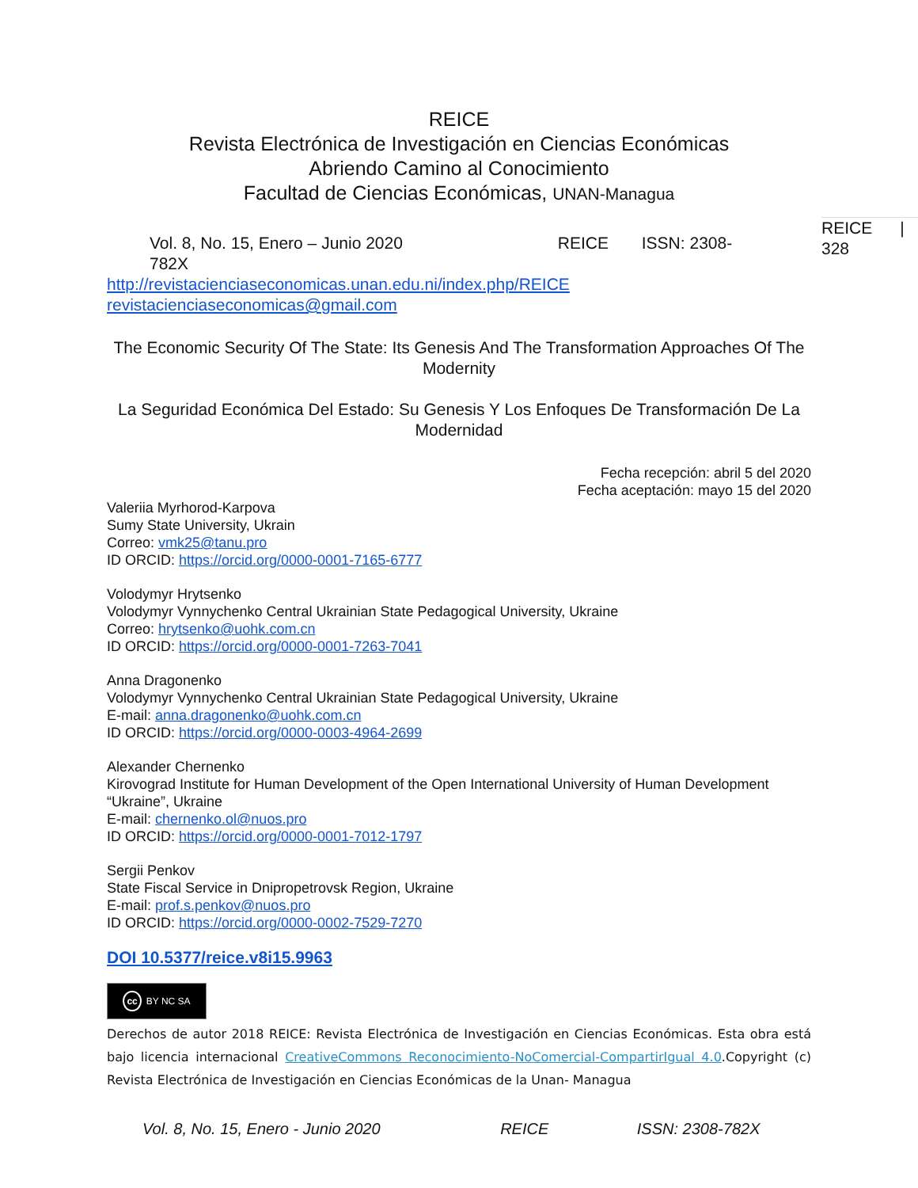REICE |
328
REICE
Revista Electrónica de Investigación en Ciencias Económicas
Abriendo Camino al Conocimiento
Facultad de Ciencias Económicas, UNAN-Managua
Vol. 8, No. 15, Enero – Junio 2020 REICE ISSN: 2308-782X
http://revistacienciaseconomicas.unan.edu.ni/index.php/REICE
revistacienciaseconomicas@gmail.com
The Economic Security Of The State: Its Genesis And The Transformation Approaches Of The Modernity
La Seguridad Económica Del Estado: Su Genesis Y Los Enfoques De Transformación De La Modernidad
Fecha recepción: abril 5 del 2020
Fecha aceptación: mayo 15 del 2020
Valeriia Myrhorod-Karpova
Sumy State University, Ukrain
Correo: vmk25@tanu.pro
ID ORCID: https://orcid.org/0000-0001-7165-6777
Volodymyr Hrytsenko
Volodymyr Vynnychenko Central Ukrainian State Pedagogical University, Ukraine
Correo: hrytsenko@uohk.com.cn
ID ORCID: https://orcid.org/0000-0001-7263-7041
Anna Dragonenko
Volodymyr Vynnychenko Central Ukrainian State Pedagogical University, Ukraine
E-mail: anna.dragonenko@uohk.com.cn
ID ORCID: https://orcid.org/0000-0003-4964-2699
Alexander Chernenko
Kirovograd Institute for Human Development of the Open International University of Human Development “Ukraine”, Ukraine
E-mail: chernenko.ol@nuos.pro
ID ORCID: https://orcid.org/0000-0001-7012-1797
Sergii Penkov
State Fiscal Service in Dnipropetrovsk Region, Ukraine
E-mail: prof.s.penkov@nuos.pro
ID ORCID: https://orcid.org/0000-0002-7529-7270
DOI 10.5377/reice.v8i15.9963
cc BY NC SA
Derechos de autor 2018 REICE: Revista Electrónica de Investigación en Ciencias Económicas. Esta obra está bajo licencia internacional CreativeCommons Reconocimiento-NoComercial-CompartirIgual 4.0.Copyright (c) Revista Electrónica de Investigación en Ciencias Económicas de la Unan- Managua
Vol. 8, No. 15, Enero - Junio 2020 REICE ISSN: 2308-782X